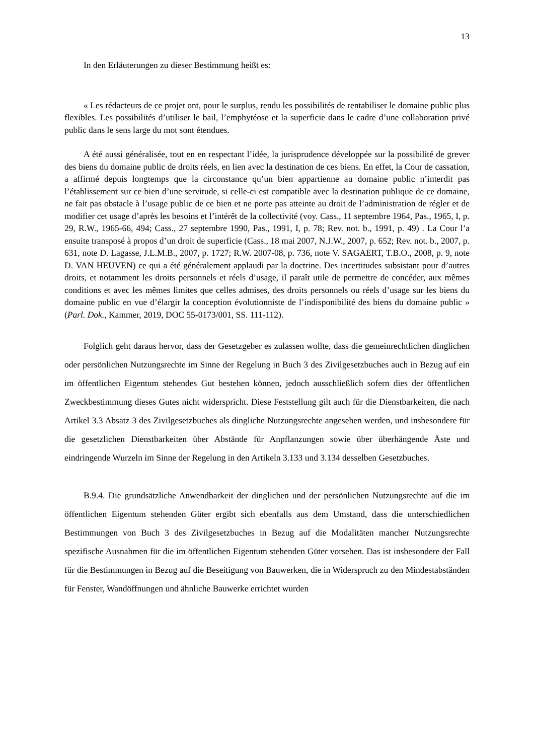13
In den Erläuterungen zu dieser Bestimmung heißt es:
« Les rédacteurs de ce projet ont, pour le surplus, rendu les possibilités de rentabiliser le domaine public plus flexibles. Les possibilités d’utiliser le bail, l’emphytéose et la superficie dans le cadre d’une collaboration privé public dans le sens large du mot sont étendues.
A été aussi généralisée, tout en en respectant l’idée, la jurisprudence développée sur la possibilité de grever des biens du domaine public de droits réels, en lien avec la destination de ces biens. En effet, la Cour de cassation, a affirmé depuis longtemps que la circonstance qu’un bien appartienne au domaine public n’interdit pas l’établissement sur ce bien d’une servitude, si celle-ci est compatible avec la destination publique de ce domaine, ne fait pas obstacle à l’usage public de ce bien et ne porte pas atteinte au droit de l’administration de régler et de modifier cet usage d’après les besoins et l’intérêt de la collectivité (voy. Cass., 11 septembre 1964, Pas., 1965, I, p. 29, R.W., 1965-66, 494; Cass., 27 septembre 1990, Pas., 1991, I, p. 78; Rev. not. b., 1991, p. 49) . La Cour l’a ensuite transposé à propos d’un droit de superficie (Cass., 18 mai 2007, N.J.W., 2007, p. 652; Rev. not. b., 2007, p. 631, note D. Lagasse, J.L.M.B., 2007, p. 1727; R.W. 2007-08, p. 736, note V. SAGAERT, T.B.O., 2008, p. 9, note D. VAN HEUVEN) ce qui a été généralement applaudi par la doctrine. Des incertitudes subsistant pour d’autres droits, et notamment les droits personnels et réels d’usage, il paraît utile de permettre de concéder, aux mêmes conditions et avec les mêmes limites que celles admises, des droits personnels ou réels d’usage sur les biens du domaine public en vue d’élargir la conception évolutionniste de l’indisponibilité des biens du domaine public » (Parl. Dok., Kammer, 2019, DOC 55-0173/001, SS. 111-112).
Folglich geht daraus hervor, dass der Gesetzgeber es zulassen wollte, dass die gemeinrechtlichen dinglichen oder persönlichen Nutzungsrechte im Sinne der Regelung in Buch 3 des Zivilgesetzbuches auch in Bezug auf ein im öffentlichen Eigentum stehendes Gut bestehen können, jedoch ausschließlich sofern dies der öffentlichen Zweckbestimmung dieses Gutes nicht widerspricht. Diese Feststellung gilt auch für die Dienstbarkeiten, die nach Artikel 3.3 Absatz 3 des Zivilgesetzbuches als dingliche Nutzungsrechte angesehen werden, und insbesondere für die gesetzlichen Dienstbarkeiten über Abstände für Anpflanzungen sowie über überhängende Äste und eindringende Wurzeln im Sinne der Regelung in den Artikeln 3.133 und 3.134 desselben Gesetzbuches.
B.9.4. Die grundsätzliche Anwendbarkeit der dinglichen und der persönlichen Nutzungsrechte auf die im öffentlichen Eigentum stehenden Güter ergibt sich ebenfalls aus dem Umstand, dass die unterschiedlichen Bestimmungen von Buch 3 des Zivilgesetzbuches in Bezug auf die Modalitäten mancher Nutzungsrechte spezifische Ausnahmen für die im öffentlichen Eigentum stehenden Güter vorsehen. Das ist insbesondere der Fall für die Bestimmungen in Bezug auf die Beseitigung von Bauwerken, die in Widerspruch zu den Mindestabständen für Fenster, Wandöffnungen und ähnliche Bauwerke errichtet wurden